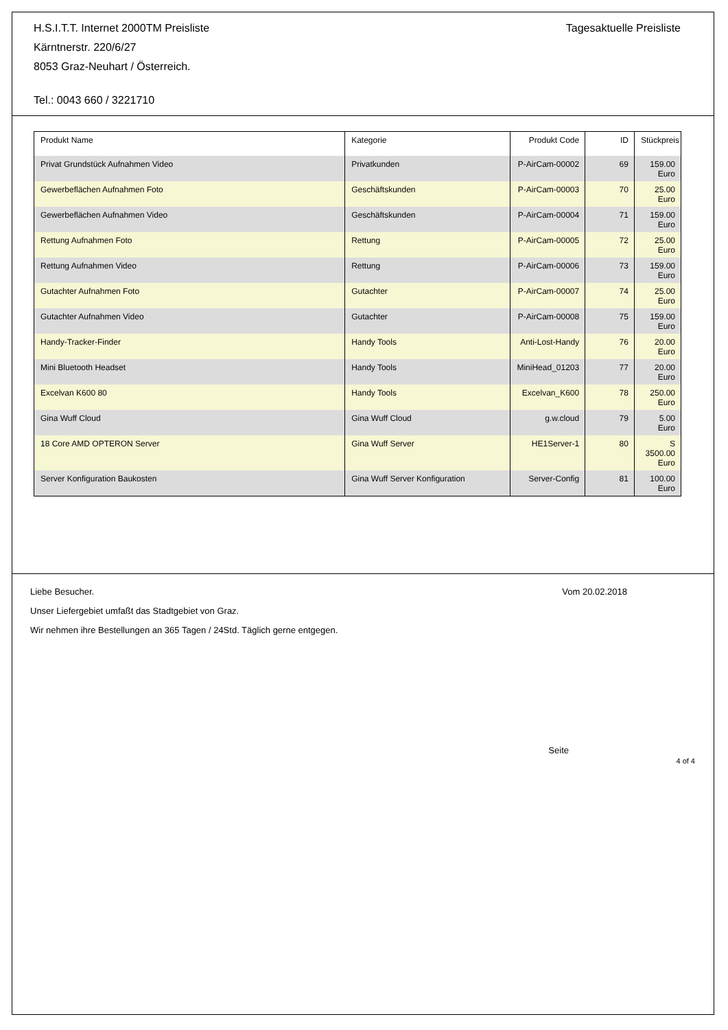H.S.I.T.T. Internet 2000TM Preisliste
Kärntnerstr. 220/6/27
8053 Graz-Neuhart / Österreich.
Tel.: 0043 660 / 3221710
Tagesaktuelle Preisliste
| Produkt Name | Kategorie | Produkt Code | ID | Stückpreis |
| --- | --- | --- | --- | --- |
| Privat Grundstück Aufnahmen Video | Privatkunden | P-AirCam-00002 | 69 | 159.00 Euro |
| Gewerbeflächen Aufnahmen Foto | Geschäftskunden | P-AirCam-00003 | 70 | 25.00 Euro |
| Gewerbeflächen Aufnahmen Video | Geschäftskunden | P-AirCam-00004 | 71 | 159.00 Euro |
| Rettung Aufnahmen Foto | Rettung | P-AirCam-00005 | 72 | 25.00 Euro |
| Rettung Aufnahmen Video | Rettung | P-AirCam-00006 | 73 | 159.00 Euro |
| Gutachter Aufnahmen Foto | Gutachter | P-AirCam-00007 | 74 | 25.00 Euro |
| Gutachter Aufnahmen Video | Gutachter | P-AirCam-00008 | 75 | 159.00 Euro |
| Handy-Tracker-Finder | Handy Tools | Anti-Lost-Handy | 76 | 20.00 Euro |
| Mini Bluetooth Headset | Handy Tools | MiniHead_01203 | 77 | 20.00 Euro |
| Excelvan K600 80 | Handy Tools | Excelvan_K600 | 78 | 250.00 Euro |
| Gina Wuff Cloud | Gina Wuff Cloud | g.w.cloud | 79 | 5.00 Euro |
| 18 Core AMD OPTERON Server | Gina Wuff Server | HE1Server-1 | 80 | S 3500.00 Euro |
| Server Konfiguration Baukosten | Gina Wuff Server Konfiguration | Server-Config | 81 | 100.00 Euro |
Liebe Besucher. Vom 20.02.2018
Unser Liefergebiet umfaßt das Stadtgebiet von Graz.
Wir nehmen ihre Bestellungen an 365 Tagen / 24Std. Täglich gerne entgegen.
Seite
4 of 4